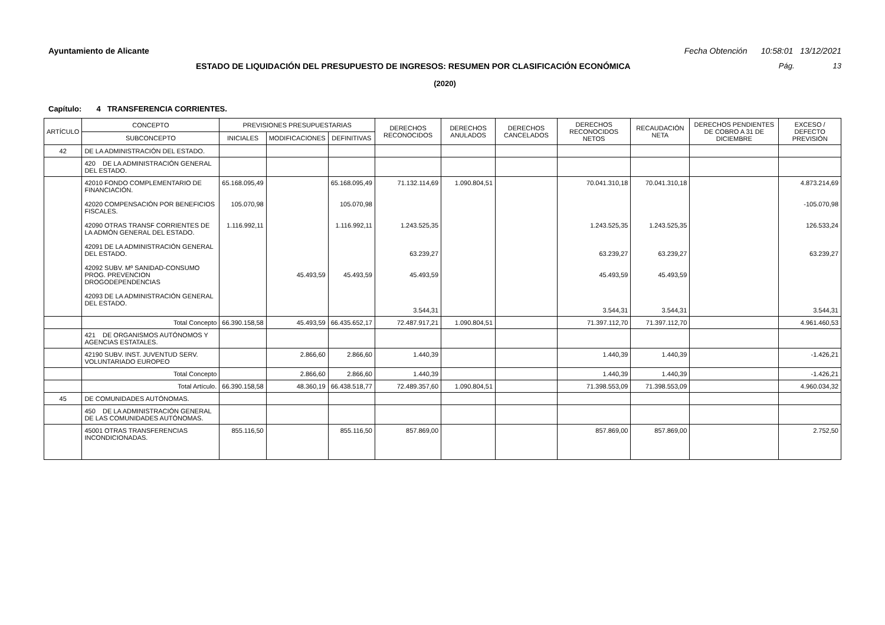Ayuntamiento de Alicante Fecha Obtención 10:58:01 13/12/2021
ESTADO DE LIQUIDACIÓN DEL PRESUPUESTO DE INGRESOS: RESUMEN POR CLASIFICACIÓN ECONÓMICA
Pág. 13
(2020)
Capítulo: 4 TRANSFERENCIA CORRIENTES.
| ARTÍCULO | CONCEPTO | PREVISIONES PRESUPUESTARIAS | | | DERECHOS RECONOCIDOS | DERECHOS ANULADOS | DERECHOS CANCELADOS | DERECHOS RECONOCIDOS NETOS | RECAUDACIÓN NETA | DERECHOS PENDIENTES DE COBRO A 31 DE DICIEMBRE | EXCESO / DEFECTO PREVISIÓN |
| --- | --- | --- | --- | --- | --- | --- | --- | --- | --- | --- | --- |
| | SUBCONCEPTO | INICIALES | MODIFICACIONES | DEFINITIVAS | | | | | | | |
| 42 | DE LA ADMINISTRACIÓN DEL ESTADO. | | | | | | | | | | |
| | 420 DE LA ADMINISTRACIÓN GENERAL DEL ESTADO. | | | | | | | | | | |
| | 42010 FONDO COMPLEMENTARIO DE FINANCIACIÓN. 42020 COMPENSACIÓN POR BENEFICIOS FISCALES. 42090 OTRAS TRANSF CORRIENTES DE LA ADMÓN GENERAL DEL ESTADO. 42091 DE LA ADMINISTRACIÓN GENERAL DEL ESTADO. 42092 SUBV. Mº SANIDAD-CONSUMO PROG. PREVENCION DROGODEPENDENCIAS 42093 DE LA ADMINISTRACIÓN GENERAL DEL ESTADO. | 65.168.095,49 105.070,98 1.116.992,11 | 45.493,59 | 65.168.095,49 105.070,98 1.116.992,11 45.493,59 | 71.132.114,69 1.243.525,35 63.239,27 45.493,59 3.544,31 | 1.090.804,51 | | 70.041.310,18 1.243.525,35 63.239,27 45.493,59 3.544,31 | 70.041.310,18 1.243.525,35 63.239,27 45.493,59 3.544,31 | | 4.873.214,69 -105.070,98 126.533,24 63.239,27 3.544,31 |
| | Total Concepto | 66.390.158,58 | 45.493,59 | 66.435.652,17 | 72.487.917,21 | 1.090.804,51 | | 71.397.112,70 | 71.397.112,70 | | 4.961.460,53 |
| | 421 DE ORGANISMOS AUTÓNOMOS Y AGENCIAS ESTATALES. | | | | | | | | | | |
| | 42190 SUBV. INST. JUVENTUD SERV. VOLUNTARIADO EUROPEO | | 2.866,60 | 2.866,60 | 1.440,39 | | | 1.440,39 | 1.440,39 | | -1.426,21 |
| | Total Concepto | | 2.866,60 | 2.866,60 | 1.440,39 | | | 1.440,39 | 1.440,39 | | -1.426,21 |
| | Total Artículo. | 66.390.158,58 | 48.360,19 | 66.438.518,77 | 72.489.357,60 | 1.090.804,51 | | 71.398.553,09 | 71.398.553,09 | | 4.960.034,32 |
| 45 | DE COMUNIDADES AUTÓNOMAS. | | | | | | | | | | |
| | 450 DE LA ADMINISTRACIÓN GENERAL DE LAS COMUNIDADES AUTÓNOMAS. | | | | | | | | | | |
| | 45001 OTRAS TRANSFERENCIAS INCONDICIONADAS. | 855.116,50 | | 855.116,50 | 857.869,00 | | | 857.869,00 | 857.869,00 | | 2.752,50 |